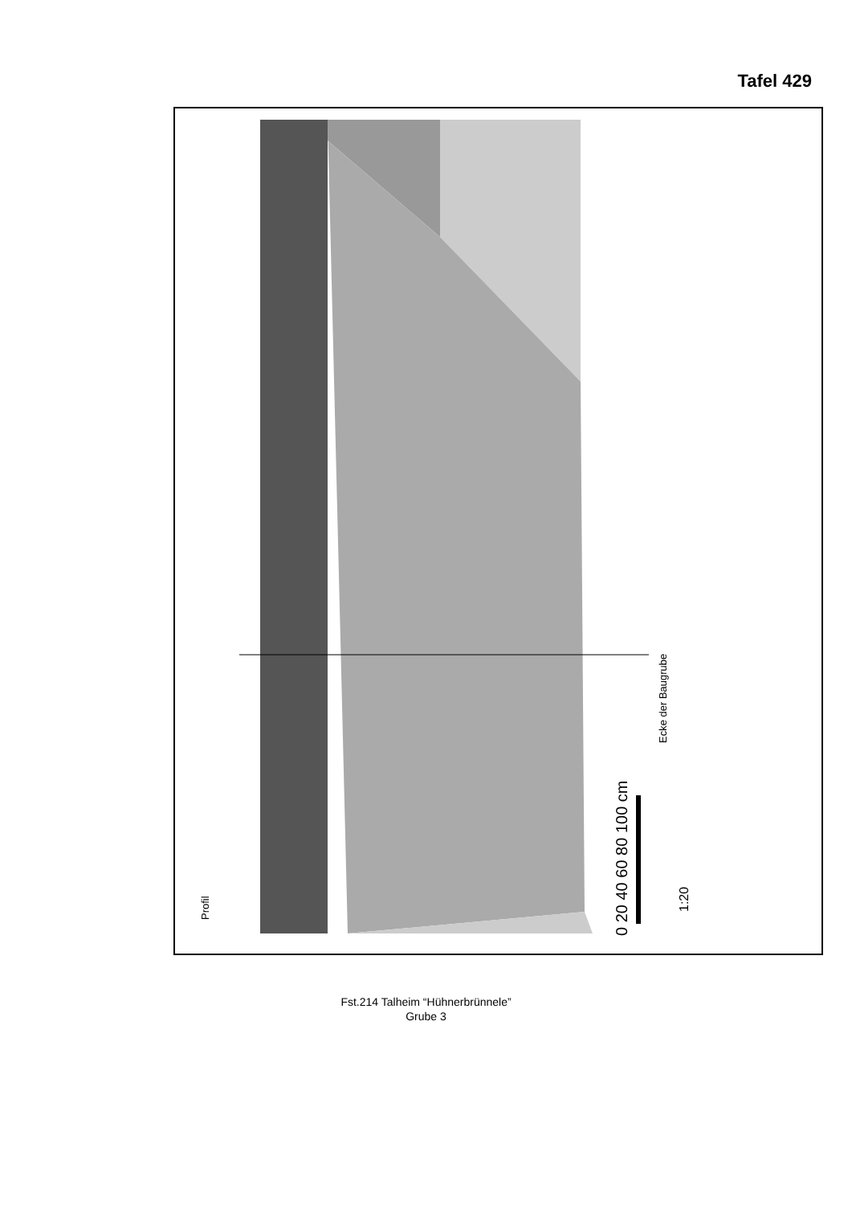Tafel 429
Profil
Ecke der Baugrube
0 20 40 60 80 100 cm
1:20
Fst.214 Talheim “Hühnerbrünnele”
Grube 3